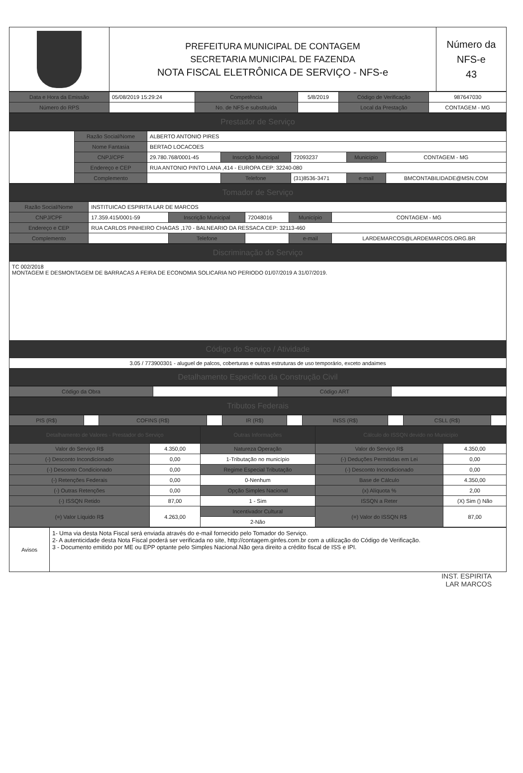| | PREFEITURA MUNICIPAL DE CONTAGEM SECRETARIA MUNICIPAL DE FAZENDA NOTA FISCAL ELETRÔNICA DE SERVIÇO - NFS-e | Número da NFS-e 43 |
| Data e Hora da Emissão | 05/08/2019 15:29:24 | Competência | 5/8/2019 | Código de Verificação | 987647030 |
| Número do RPS | | No. de NFS-e substituída | | Local da Prestação | CONTAGEM - MG |
| Prestador de Serviço |
| | Razão Social/Nome | ALBERTO ANTONIO PIRES | | | | |
| | Nome Fantasia | BERTAO LOCACOES | | | | |
| | CNPJ/CPF | 29.780.768/0001-45 | Inscrição Municipal | 72093237 | Município | CONTAGEM - MG |
| | Endereço e CEP | RUA ANTONIO PINTO LANA ,414 - EUROPA CEP: 32240-080 | | | | |
| | Complemento | | Telefone | (31)8536-3471 | e-mail | BMCONTABILIDADE@MSN.COM |
| Tomador de Serviço |
| Razão Social/Nome | INSTITUICAO ESPIRITA LAR DE MARCOS | | | | |
| CNPJ/CPF | 17.359.415/0001-59 | Inscrição Municipal | 72048016 | Município | CONTAGEM - MG |
| Endereço e CEP | RUA CARLOS PINHEIRO CHAGAS ,170 - BALNEARIO DA RESSACA CEP: 32113-460 | | | | |
| Complemento | | Telefone | | e-mail | LARDEMARCOS@LARDEMARCOS.ORG.BR |
| Discriminação do Serviço |
| TC 002/2018 MONTAGEM E DESMONTAGEM DE BARRACAS A FEIRA DE ECONOMIA SOLICARIA NO PERIODO 01/07/2019 A 31/07/2019. |
| Código do Serviço / Atividade |
| 3.05 / 773900301 - aluguel de palcos, coberturas e outras estruturas de uso temporário, exceto andaimes |
| Detalhamento Específico da Construção Civil |
| Código da Obra | | Código ART | |
| Tributos Federais |
| PIS (R$) | | COFINS (R$) | | IR (R$) | | INSS (R$) | | CSLL (R$) | |
| Detalhamento de Valores - Prestador do Serviço | | Outras Informações | Cálculo do ISSQN devido no Município | |
| Valor do Serviço R$ | 4.350,00 | Natureza Operação | Valor do Serviço R$ | 4.350,00 |
| (-) Desconto Incondicionado | 0,00 | 1-Tributação no município | (-) Deduções Permitidas em Lei | 0,00 |
| (-) Desconto Condicionado | 0,00 | Regime Especial Tributação | (-) Desconto Incondicionado | 0,00 |
| (-) Retenções Federais | 0,00 | 0-Nenhum | Base de Cálculo | 4.350,00 |
| (-) Outras Retenções | 0,00 | Opção Simples Nacional | (x) Alíquota % | 2,00 |
| (-) ISSQN Retido | 87,00 | 1 - Sim | ISSQN a Reter | (X) Sim () Não |
| (=) Valor Líquido R$ | 4.263,00 | Incentivador Cultural | (=) Valor do ISSQN R$ | 87,00 |
| | | 2-Não | | |
| Avisos | 1- Uma via desta Nota Fiscal será enviada através do e-mail fornecido pelo Tomador do Serviço. 2- A autenticidade desta Nota Fiscal poderá ser verificada no site, http://contagem.ginfes.com.br com a utilização do Código de Verificação. 3 - Documento emitido por ME ou EPP optante pelo Simples Nacional.Não gera direito a crédito fiscal de ISS e IPI. |
INST. ESPIRITA
LAR MARCOS